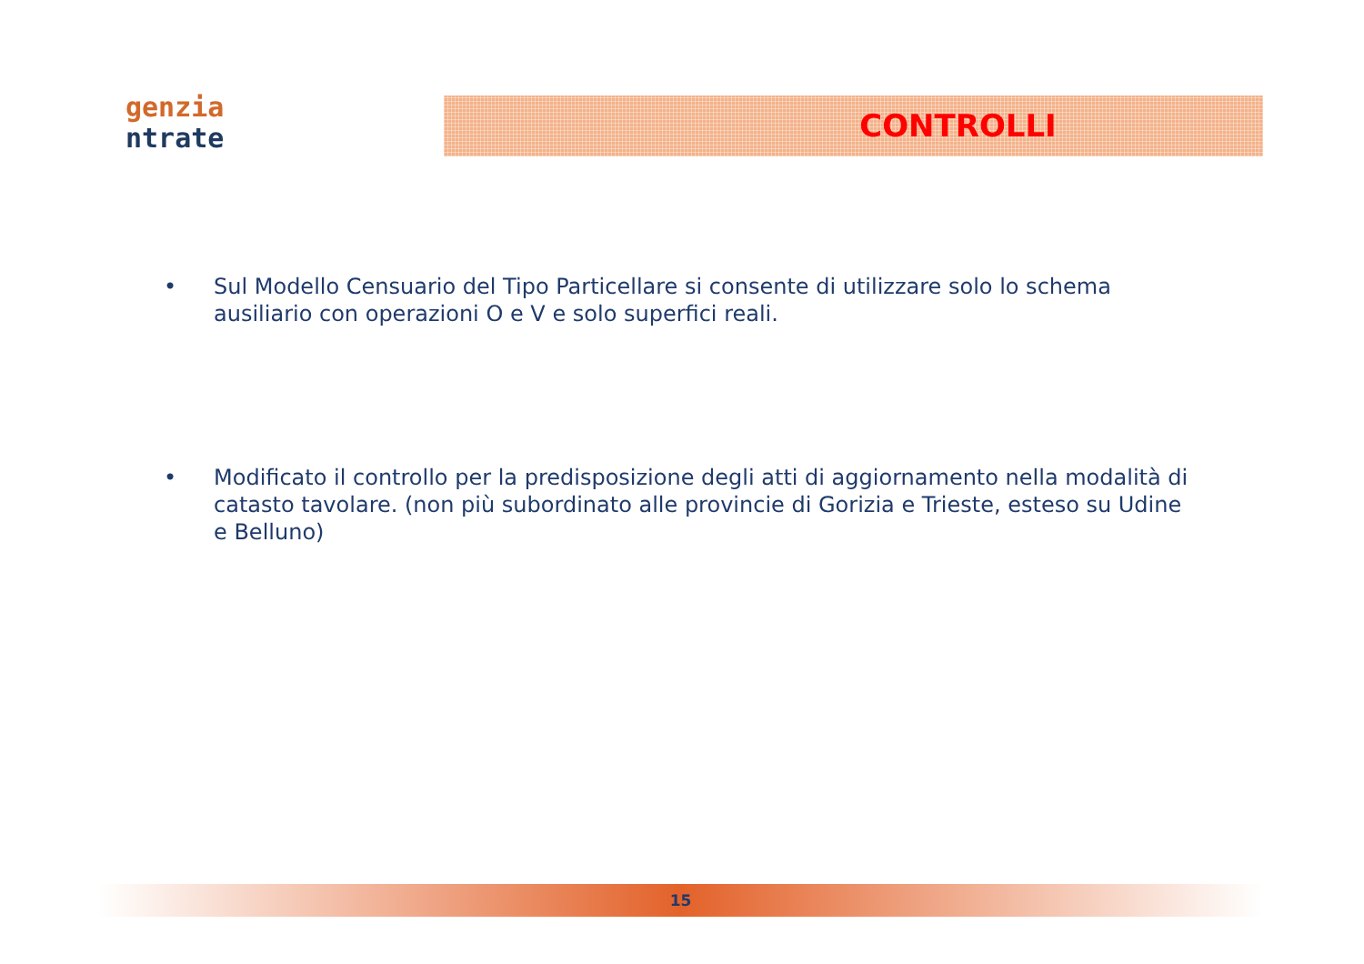genzia
ntrate
CONTROLLI
• Sul Modello Censuario del Tipo Particellare si consente di utilizzare solo lo schema ausiliario con operazioni O e V e solo superfici reali.
• Modificato il controllo per la predisposizione degli atti di aggiornamento nella modalità di catasto tavolare. (non più subordinato alle provincie di Gorizia e Trieste, esteso su Udine e Belluno)
15